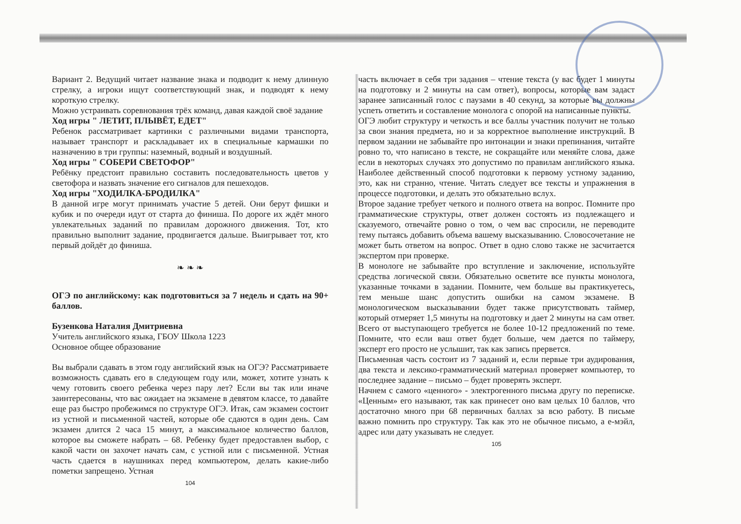Вариант 2. Ведущий читает название знака и подводит к нему длинную стрелку, а игроки ищут соответствующий знак, и подводят к нему короткую стрелку.
Можно устраивать соревнования трёх команд, давая каждой своё задание
Ход игры " ЛЕТИТ, ПЛЫВЁТ, ЕДЕТ"
Ребенок рассматривает картинки с различными видами транспорта, называет транспорт и раскладывает их в специальные кармашки по назначению в три группы: наземный, водный и воздушный.
Ход игры " СОБЕРИ СВЕТОФОР"
Ребёнку предстоит правильно составить последовательность цветов у светофора и назвать значение его сигналов для пешеходов.
Ход игры "ХОДИЛКА-БРОДИЛКА"
В данной игре могут принимать участие 5 детей. Они берут фишки и кубик и по очереди идут от старта до финиша. По дороге их ждёт много увлекательных заданий по правилам дорожного движения. Тот, кто правильно выполнит задание, продвигается дальше. Выигрывает тот, кто первый дойдёт до финиша.
❧ ❧ ❧
ОГЭ по английскому: как подготовиться за 7 недель и сдать на 90+ баллов.
Бузенкова Наталия Дмитриевна
Учитель английского языка, ГБОУ Школа 1223
Основное общее образование
Вы выбрали сдавать в этом году английский язык на ОГЭ? Рассматриваете возможность сдавать его в следующем году или, может, хотите узнать к чему готовить своего ребенка через пару лет? Если вы так или иначе заинтересованы, что вас ожидает на экзамене в девятом классе, то давайте еще раз быстро пробежимся по структуре ОГЭ. Итак, сам экзамен состоит из устной и письменной частей, которые обе сдаются в один день. Сам экзамен длится 2 часа 15 минут, а максимальное количество баллов, которое вы сможете набрать – 68. Ребенку будет предоставлен выбор, с какой части он захочет начать сам, с устной или с письменной. Устная часть сдается в наушниках перед компьютером, делать какие-либо пометки запрещено. Устная
104
часть включает в себя три задания – чтение текста (у вас будет 1 минуты на подготовку и 2 минуты на сам ответ), вопросы, которые вам задаст заранее записанный голос с паузами в 40 секунд, за которые вы должны успеть ответить и составление монолога с опорой на написанные пункты.
ОГЭ любит структуру и четкость и все баллы участник получит не только за свои знания предмета, но и за корректное выполнение инструкций. В первом задании не забывайте про интонации и знаки препинания, читайте ровно то, что написано в тексте, не сокращайте или меняйте слова, даже если в некоторых случаях это допустимо по правилам английского языка. Наиболее действенный способ подготовки к первому устному заданию, это, как ни странно, чтение. Читать следует все тексты и упражнения в процессе подготовки, и делать это обязательно вслух.
Второе задание требует четкого и полного ответа на вопрос. Помните про грамматические структуры, ответ должен состоять из подлежащего и сказуемого, отвечайте ровно о том, о чем вас спросили, не переводите тему пытаясь добавить объема вашему высказыванию. Словосочетание не может быть ответом на вопрос. Ответ в одно слово также не засчитается экспертом при проверке.
В монологе не забывайте про вступление и заключение, используйте средства логической связи. Обязательно осветите все пункты монолога, указанные точками в задании. Помните, чем больше вы практикуетесь, тем меньше шанс допустить ошибки на самом экзамене. В монологическом высказывании будет также присутствовать таймер, который отмеряет 1,5 минуты на подготовку и дает 2 минуты на сам ответ. Всего от выступающего требуется не более 10-12 предложений по теме. Помните, что если ваш ответ будет больше, чем дается по таймеру, эксперт его просто не услышит, так как запись прервется.
Письменная часть состоит из 7 заданий и, если первые три аудирования, два текста и лексико-грамматический материал проверяет компьютер, то последнее задание – письмо – будет проверять эксперт.
Начнем с самого «ценного» - электрогенного письма другу по переписке. «Ценным» его называют, так как принесет оно вам целых 10 баллов, что достаточно много при 68 первичных баллах за всю работу. В письме важно помнить про структуру. Так как это не обычное письмо, а е-мэйл, адрес или дату указывать не следует.
105